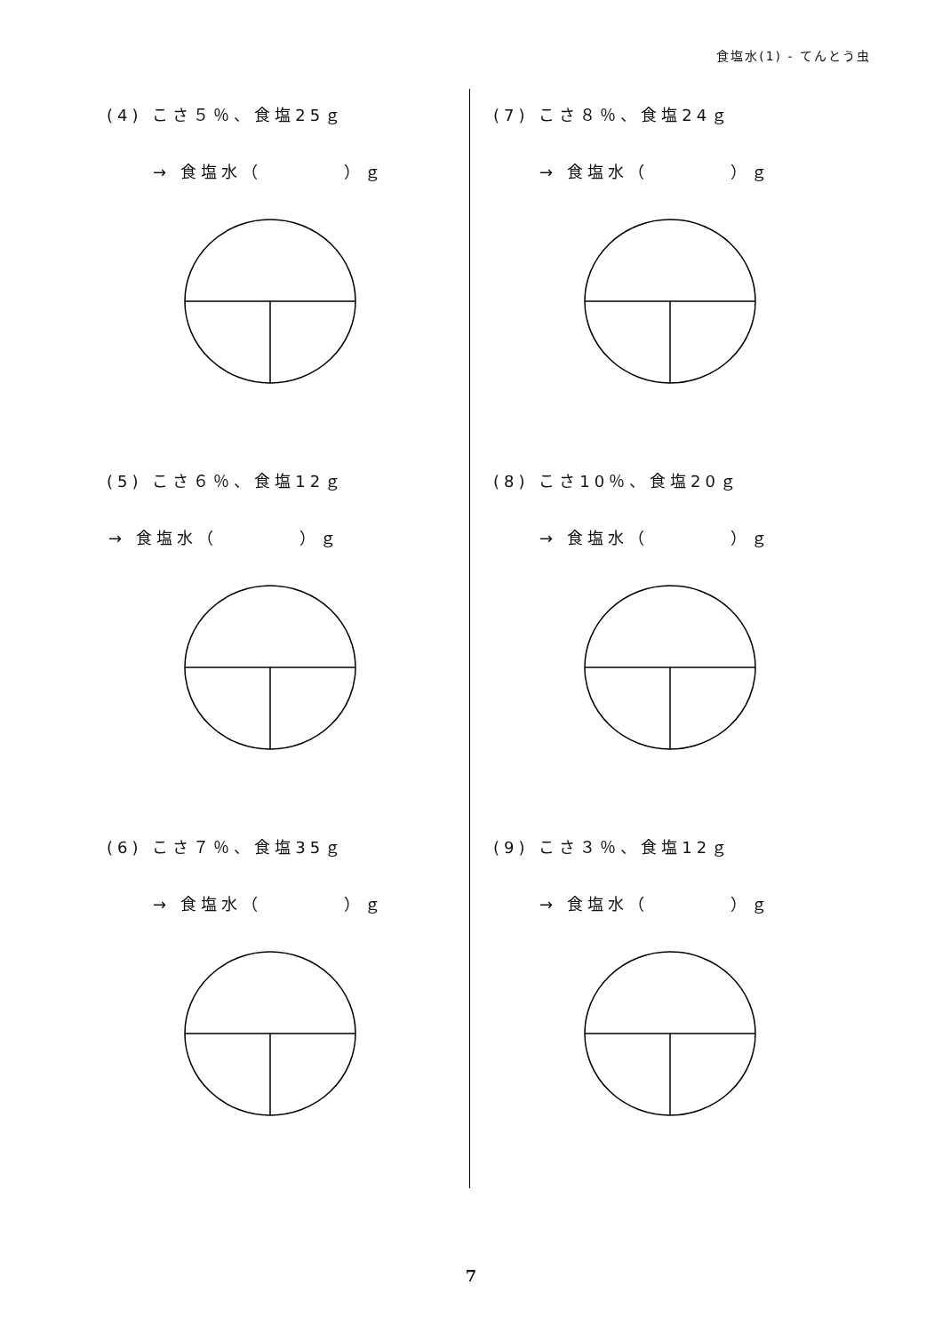食塩水(1) - てんとう虫
(4) こさ５％、食塩25ｇ
→ 食塩水（　　　　）ｇ
(5) こさ６％、食塩12ｇ
→ 食塩水（　　　　）ｇ
(6) こさ７％、食塩35ｇ
→ 食塩水（　　　　）ｇ
(7) こさ８％、食塩24ｇ
→ 食塩水（　　　　）ｇ
(8) こさ10％、食塩20ｇ
→ 食塩水（　　　　）ｇ
(9) こさ３％、食塩12ｇ
→ 食塩水（　　　　）ｇ
7